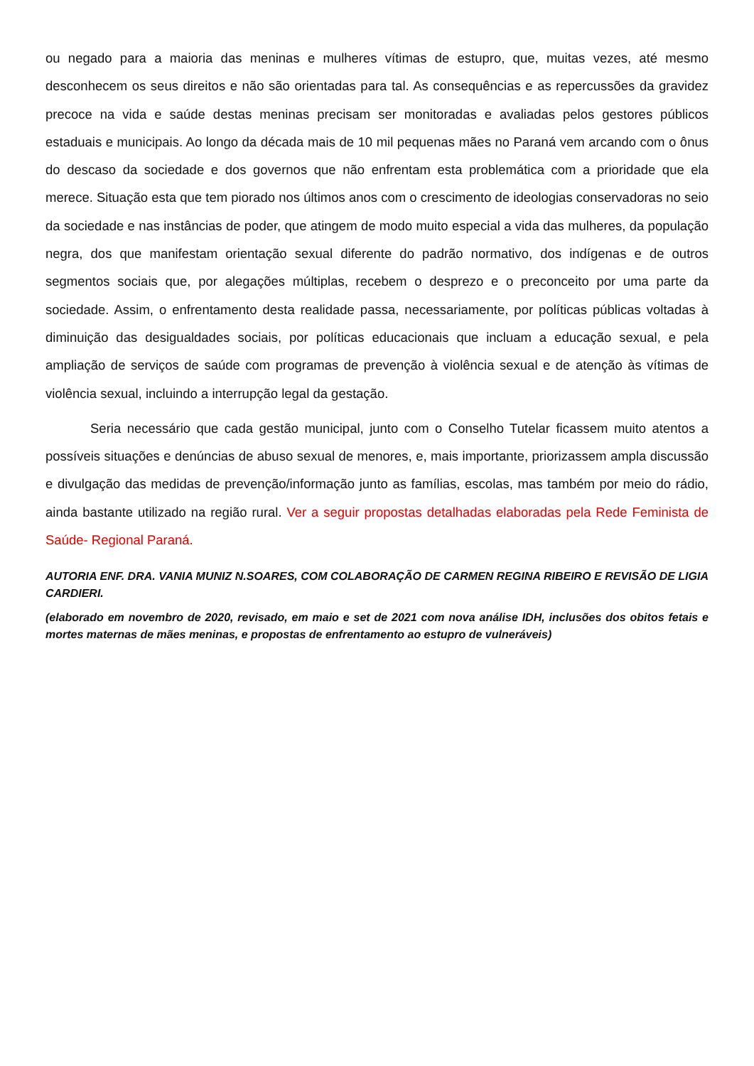ou negado para a maioria das meninas e mulheres vítimas de estupro, que, muitas vezes, até mesmo desconhecem os seus direitos e não são orientadas para tal. As consequências e as repercussões da gravidez precoce na vida e saúde destas meninas precisam ser monitoradas e avaliadas pelos gestores públicos estaduais e municipais. Ao longo da década mais de 10 mil pequenas mães no Paraná vem arcando com o ônus do descaso da sociedade e dos governos que não enfrentam esta problemática com a prioridade que ela merece. Situação esta que tem piorado nos últimos anos com o crescimento de ideologias conservadoras no seio da sociedade e nas instâncias de poder, que atingem de modo muito especial a vida das mulheres, da população negra, dos que manifestam orientação sexual diferente do padrão normativo, dos indígenas e de outros segmentos sociais que, por alegações múltiplas, recebem o desprezo e o preconceito por uma parte da sociedade. Assim, o enfrentamento desta realidade passa, necessariamente, por políticas públicas voltadas à diminuição das desigualdades sociais, por políticas educacionais que incluam a educação sexual, e pela ampliação de serviços de saúde com programas de prevenção à violência sexual e de atenção às vítimas de violência sexual, incluindo a interrupção legal da gestação.
Seria necessário que cada gestão municipal, junto com o Conselho Tutelar ficassem muito atentos a possíveis situações e denúncias de abuso sexual de menores, e, mais importante, priorizassem ampla discussão e divulgação das medidas de prevenção/informação junto as famílias, escolas, mas também por meio do rádio, ainda bastante utilizado na região rural. Ver a seguir propostas detalhadas elaboradas pela Rede Feminista de Saúde- Regional Paraná.
AUTORIA ENF. DRA. VANIA MUNIZ N.SOARES, COM COLABORAÇÃO DE CARMEN REGINA RIBEIRO E REVISÃO DE LIGIA CARDIERI.
(elaborado em novembro de 2020, revisado, em maio e set de 2021 com nova análise IDH, inclusões dos obitos fetais e mortes maternas de mães meninas, e propostas de enfrentamento ao estupro de vulneráveis)